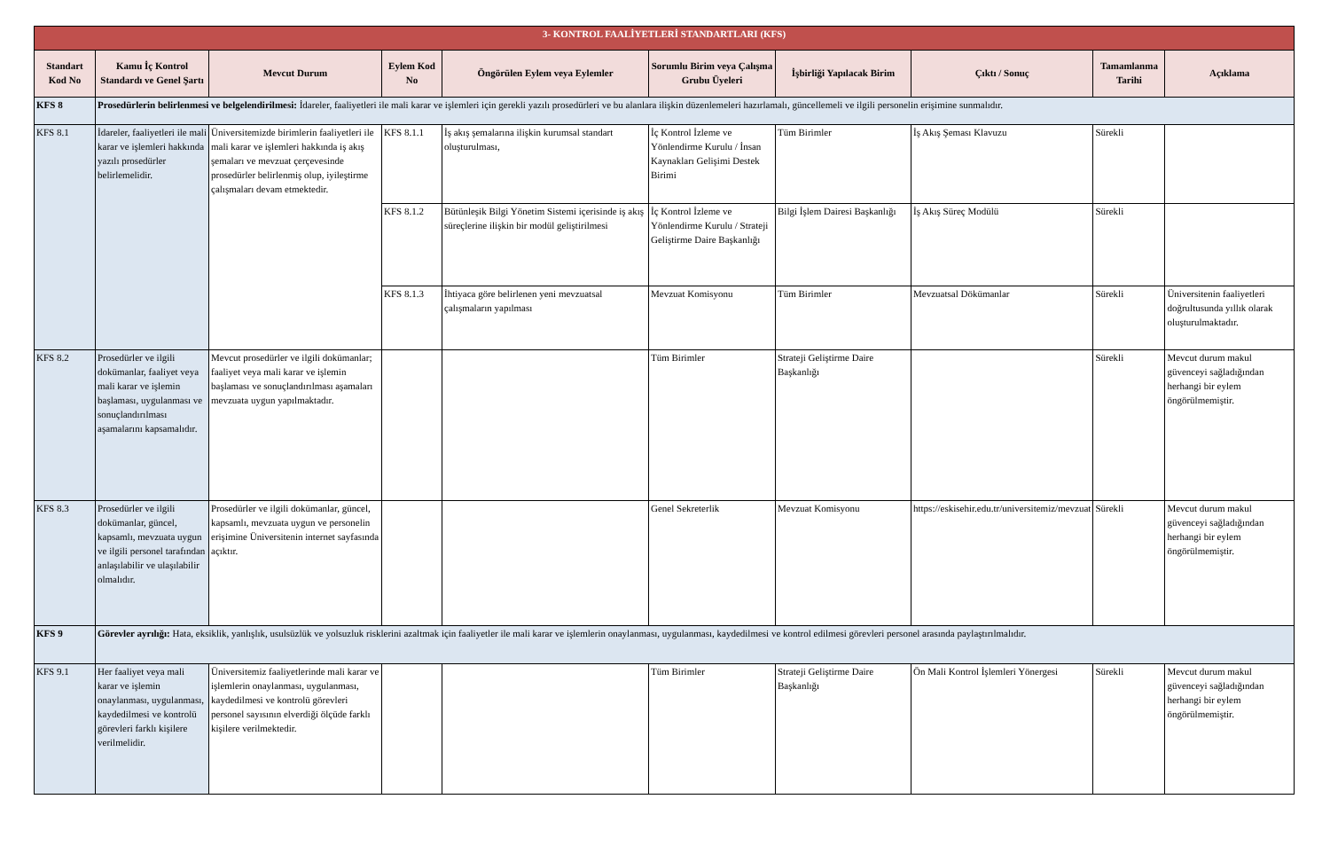| 3- KONTROL FAALİYETLERİ STANDARTLARI (KFS) | | | | | | | | | |
| Standart Kod No | Kamu İç Kontrol Standardı ve Genel Şartı | Mevcut Durum | Eylem Kod No | Öngörülen Eylem veya Eylemler | Sorumlu Birim veya Çalışma Grubu Üyeleri | İşbirliği Yapılacak Birim | Çıktı / Sonuç | Tamamlanma Tarihi | Açıklama |
| KFS 8 | Prosedürlerin belirlenmesi ve belgelendirilmesi: İdareler, faaliyetleri ile mali karar ve işlemleri için gerekli yazılı prosedürleri ve bu alanlara ilişkin düzenlemeleri hazırlamalı, güncellemeli ve ilgili personelin erişimine sunmalıdır. | | | | | | | | |
| KFS 8.1 | İdareler, faaliyetleri ile mali karar ve işlemleri hakkında yazılı prosedürler belirlemelidir. | Üniversitemizde birimlerin faaliyetleri ile mali karar ve işlemleri hakkında iş akış şemaları ve mevzuat çerçevesinde prosedürler belirlenmiş olup, iyileştirme çalışmaları devam etmektedir. | KFS 8.1.1 | İş akış şemalarına ilişkin kurumsal standart oluşturulması, | İç Kontrol İzleme ve Yönlendirme Kurulu / İnsan Kaynakları Gelişimi Destek Birimi | Tüm Birimler | İş Akış Şeması Klavuzu | Sürekli | |
| | | | KFS 8.1.2 | Bütünleşik Bilgi Yönetim Sistemi içerisinde iş akış süreçlerine ilişkin bir modül geliştirilmesi | İç Kontrol İzleme ve Yönlendirme Kurulu / Strateji Geliştirme Daire Başkanlığı | Bilgi İşlem Dairesi Başkanlığı | İş Akış Süreç Modülü | Sürekli | |
| | | | KFS 8.1.3 | İhtiyaca göre belirlenen yeni mevzuatsal çalışmaların yapılması | Mevzuat Komisyonu | Tüm Birimler | Mevzuatsal Dökümanlar | Sürekli | Üniversitenin faaliyetleri doğrultusunda yıllık olarak oluşturulmaktadır. |
| KFS 8.2 | Prosedürler ve ilgili dokümanlar, faaliyet veya mali karar ve işlemin başlaması, uygulanması ve sonuçlandırılması aşamalarını kapsamalıdır. | Mevcut prosedürler ve ilgili dokümanlar; faaliyet veya mali karar ve işlemin başlaması ve sonuçlandırılması aşamaları mevzuata uygun yapılmaktadır. | | | Tüm Birimler | Strateji Geliştirme Daire Başkanlığı | | Sürekli | Mevcut durum makul güvenceyi sağladığından herhangi bir eylem öngörülmemiştir. |
| KFS 8.3 | Prosedürler ve ilgili dokümanlar, güncel, kapsamlı, mevzuata uygun ve ilgili personel tarafından anlaşılabilir ve ulaşılabilir olmalıdır. | Prosedürler ve ilgili dokümanlar, güncel, kapsamlı, mevzuata uygun ve personelin erişimine Üniversitenin internet sayfasında açıktır. | | | Genel Sekreterlik | Mevzuat Komisyonu | https://eskisehir.edu.tr/universitemiz/mevzuat | Sürekli | Mevcut durum makul güvenceyi sağladığından herhangi bir eylem öngörülmemiştir. |
| KFS 9 | Görevler ayrılığı: Hata, eksiklik, yanlışlık, usulsüzlük ve yolsuzluk risklerini azaltmak için faaliyetler ile mali karar ve işlemlerin onaylanması, uygulanması, kaydedilmesi ve kontrol edilmesi görevleri personel arasında paylaştırılmalıdır. | | | | | | | | |
| KFS 9.1 | Her faaliyet veya mali karar ve işlemin onaylanması, uygulanması, kaydedilmesi ve kontrolü görevleri farklı kişilere verilmelidir. | Üniversitemiz faaliyetlerinde mali karar ve işlemlerin onaylanması, uygulanması, kaydedilmesi ve kontrolü görevleri personel sayısının elverdiği ölçüde farklı kişilere verilmektedir. | | | Tüm Birimler | Strateji Geliştirme Daire Başkanlığı | Ön Mali Kontrol İşlemleri Yönergesi | Sürekli | Mevcut durum makul güvenceyi sağladığından herhangi bir eylem öngörülmemiştir. |